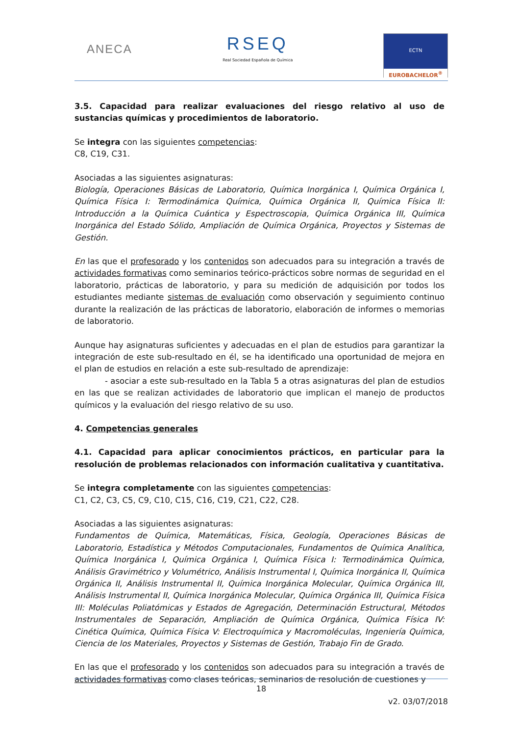ANECA
RSEQ
Real Sociedad Española de Química
ECTN
EUROBACHELOR<sup>®</sup>
3.5. Capacidad para realizar evaluaciones del riesgo relativo al uso de sustancias químicas y procedimientos de laboratorio.
Se integra con las siguientes competencias:
C8, C19, C31.
Asociadas a las siguientes asignaturas:
Biología, Operaciones Básicas de Laboratorio, Química Inorgánica I, Química Orgánica I, Química Física I: Termodinámica Química, Química Orgánica II, Química Física II: Introducción a la Química Cuántica y Espectroscopia, Química Orgánica III, Química Inorgánica del Estado Sólido, Ampliación de Química Orgánica, Proyectos y Sistemas de Gestión.
En las que el profesorado y los contenidos son adecuados para su integración a través de actividades formativas como seminarios teórico-prácticos sobre normas de seguridad en el laboratorio, prácticas de laboratorio, y para su medición de adquisición por todos los estudiantes mediante sistemas de evaluación como observación y seguimiento continuo durante la realización de las prácticas de laboratorio, elaboración de informes o memorias de laboratorio.
Aunque hay asignaturas suficientes y adecuadas en el plan de estudios para garantizar la integración de este sub-resultado en él, se ha identificado una oportunidad de mejora en el plan de estudios en relación a este sub-resultado de aprendizaje:
- asociar a este sub-resultado en la Tabla 5 a otras asignaturas del plan de estudios en las que se realizan actividades de laboratorio que implican el manejo de productos químicos y la evaluación del riesgo relativo de su uso.
4. Competencias generales
4.1. Capacidad para aplicar conocimientos prácticos, en particular para la resolución de problemas relacionados con información cualitativa y cuantitativa.
Se integra completamente con las siguientes competencias:
C1, C2, C3, C5, C9, C10, C15, C16, C19, C21, C22, C28.
Asociadas a las siguientes asignaturas:
Fundamentos de Química, Matemáticas, Física, Geología, Operaciones Básicas de Laboratorio, Estadística y Métodos Computacionales, Fundamentos de Química Analítica, Química Inorgánica I, Química Orgánica I, Química Física I: Termodinámica Química, Análisis Gravimétrico y Volumétrico, Análisis Instrumental I, Química Inorgánica II, Química Orgánica II, Análisis Instrumental II, Química Inorgánica Molecular, Química Orgánica III, Análisis Instrumental II, Química Inorgánica Molecular, Química Orgánica III, Química Física III: Moléculas Poliatómicas y Estados de Agregación, Determinación Estructural, Métodos Instrumentales de Separación, Ampliación de Química Orgánica, Química Física IV: Cinética Química, Química Física V: Electroquímica y Macromoléculas, Ingeniería Química, Ciencia de los Materiales, Proyectos y Sistemas de Gestión, Trabajo Fin de Grado.
En las que el profesorado y los contenidos son adecuados para su integración a través de actividades formativas como clases teóricas, seminarios de resolución de cuestiones y
18
v2. 03/07/2018